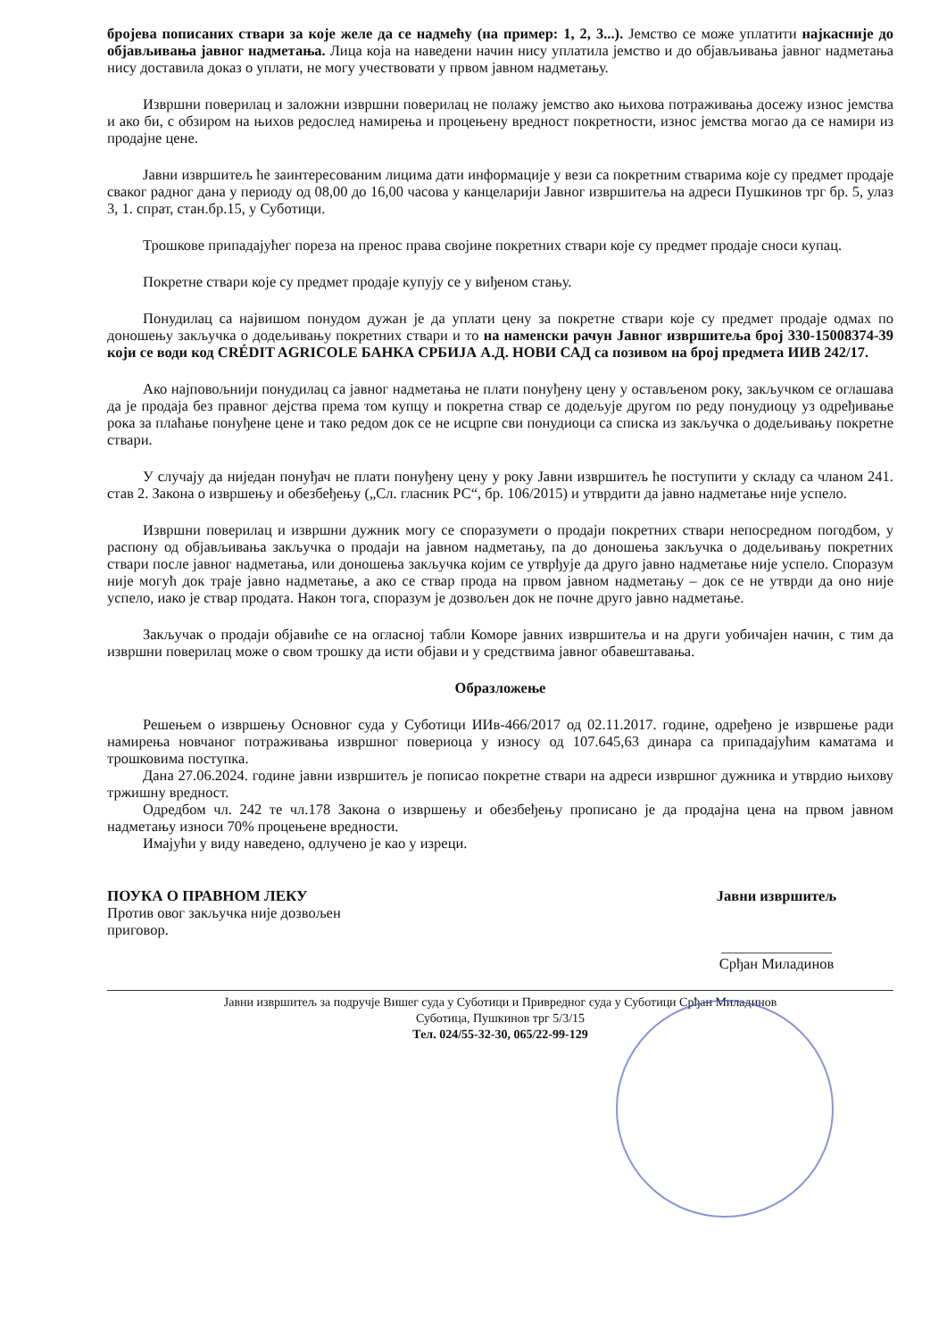бројева пописаних ствари за које желе да се надмећу (на пример: 1, 2, 3...). Јемство се може уплатити најкасније до објављивања јавног надметања. Лица која на наведени начин нису уплатила јемство и до објављивања јавног надметања нису доставила доказ о уплати, не могу учествовати у првом јавном надметању.
Извршни поверилац и заложни извршни поверилац не полажу јемство ако њихова потраживања досежу износ јемства и ако би, с обзиром на њихов редослед намирења и процењену вредност покретности, износ јемства могао да се намири из продајне цене.
Јавни извршитељ ће заинтересованим лицима дати информације у вези са покретним стварима које су предмет продаје сваког радног дана у периоду од 08,00 до 16,00 часова у канцеларији Јавног извршитеља на адреси Пушкинов трг бр. 5, улаз 3, 1. спрат, стан.бр.15, у Суботици.
Трошкове припадајућег пореза на пренос права својине покретних ствари које су предмет продаје сноси купац.
Покретне ствари које су предмет продаје купују се у виђеном стању.
Понудилац са највишом понудом дужан је да уплати цену за покретне ствари које су предмет продаје одмах по доношењу закључка о додељивању покретних ствари и то на наменски рачун Јавног извршитеља број 330-15008374-39 који се води код CRÉDIT AGRICOLE БАНКА СРБИЈА А.Д. НОВИ САД са позивом на број предмета ИИВ 242/17.
Ако најповољнији понудилац са јавног надметања не плати понуђену цену у остављеном року, закључком се оглашава да је продаја без правног дејства према том купцу и покретна ствар се додељује другом по реду понудиоцу уз одређивање рока за плаћање понуђене цене и тако редом док се не исцрпе сви понудиоци са списка из закључка о додељивању покретне ствари.
У случају да ниједан понуђач не плати понуђену цену у року Јавни извршитељ ће поступити у складу са чланом 241. став 2. Закона о извршењу и обезбеђењу („Сл. гласник РС“, бр. 106/2015) и утврдити да јавно надметање није успело.
Извршни поверилац и извршни дужник могу се споразумети о продаји покретних ствари непосредном погодбом, у распону од објављивања закључка о продаји на јавном надметању, па до доношења закључка о додељивању покретних ствари после јавног надметања, или доношења закључка којим се утврђује да друго јавно надметање није успело. Споразум није могућ док траје јавно надметање, а ако се ствар прода на првом јавном надметању – док се не утврди да оно није успело, иако је ствар продата. Након тога, споразум је дозвољен док не почне друго јавно надметање.
Закључак о продаји објавиће се на огласној табли Коморе јавних извршитеља и на други уобичајен начин, с тим да извршни поверилац може о свом трошку да исти објави и у средствима јавног обавештавања.
Образложење
Решењем о извршењу Основног суда у Суботици ИИв-466/2017 од 02.11.2017. године, одређено је извршење ради намирења новчаног потраживања извршног повериоца у износу од 107.645,63 динара са припадајућим каматама и трошковима поступка.
Дана 27.06.2024. године јавни извршитељ је пописао покретне ствари на адреси извршног дужника и утврдио њихову тржишну вредност.
Одредбом чл. 242 те чл.178 Закона о извршењу и обезбеђењу прописано је да продајна цена на првом јавном надметању износи 70% процењене вредности.
Имајући у виду наведено, одлучено је као у изреци.
ПОУКА О ПРАВНОМ ЛЕКУ
Против овог закључка није дозвољен приговор.
Јавни извршитељ
_______________
Срђан Миладинов
Јавни извршитељ за подручје Вишег суда у Суботици и Привредног суда у Суботици Срђан Миладинов
Суботица, Пушкинов трг 5/3/15
Тел. 024/55-32-30, 065/22-99-129